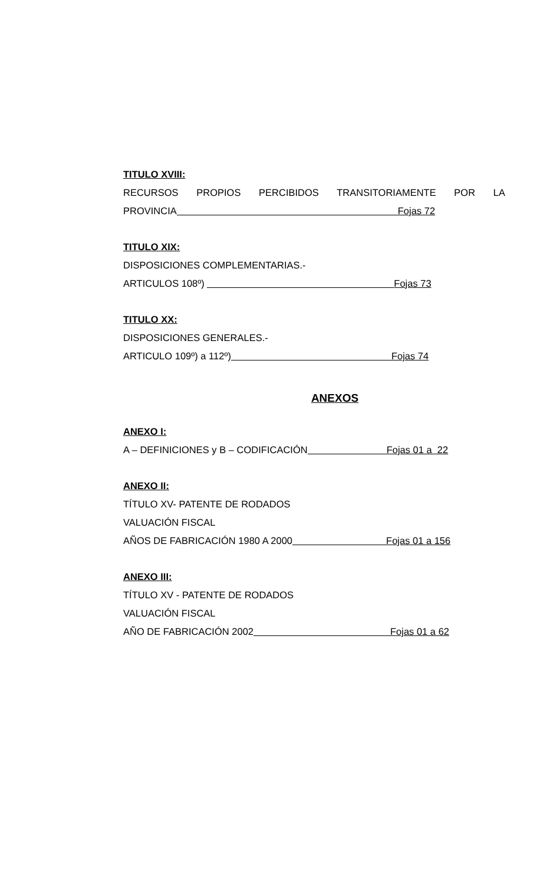TITULO XVIII:
RECURSOS PROPIOS PERCIBIDOS TRANSITORIAMENTE POR LA
PROVINCIA Fojas 72
TITULO XIX:
DISPOSICIONES COMPLEMENTARIAS.-
ARTICULOS 108º) Fojas 73
TITULO XX:
DISPOSICIONES GENERALES.-
ARTICULO 109º) a 112º) Fojas 74
ANEXOS
ANEXO I:
A – DEFINICIONES y B – CODIFICACIÓN
Fojas 01 a 22
ANEXO II:
TÍTULO XV- PATENTE DE RODADOS
VALUACIÓN FISCAL
AÑOS DE FABRICACIÓN 1980 A 2000
Fojas 01 a 156
ANEXO III:
TÍTULO XV - PATENTE DE RODADOS
VALUACIÓN FISCAL
AÑO DE FABRICACIÓN 2002 Fojas 01 a 62